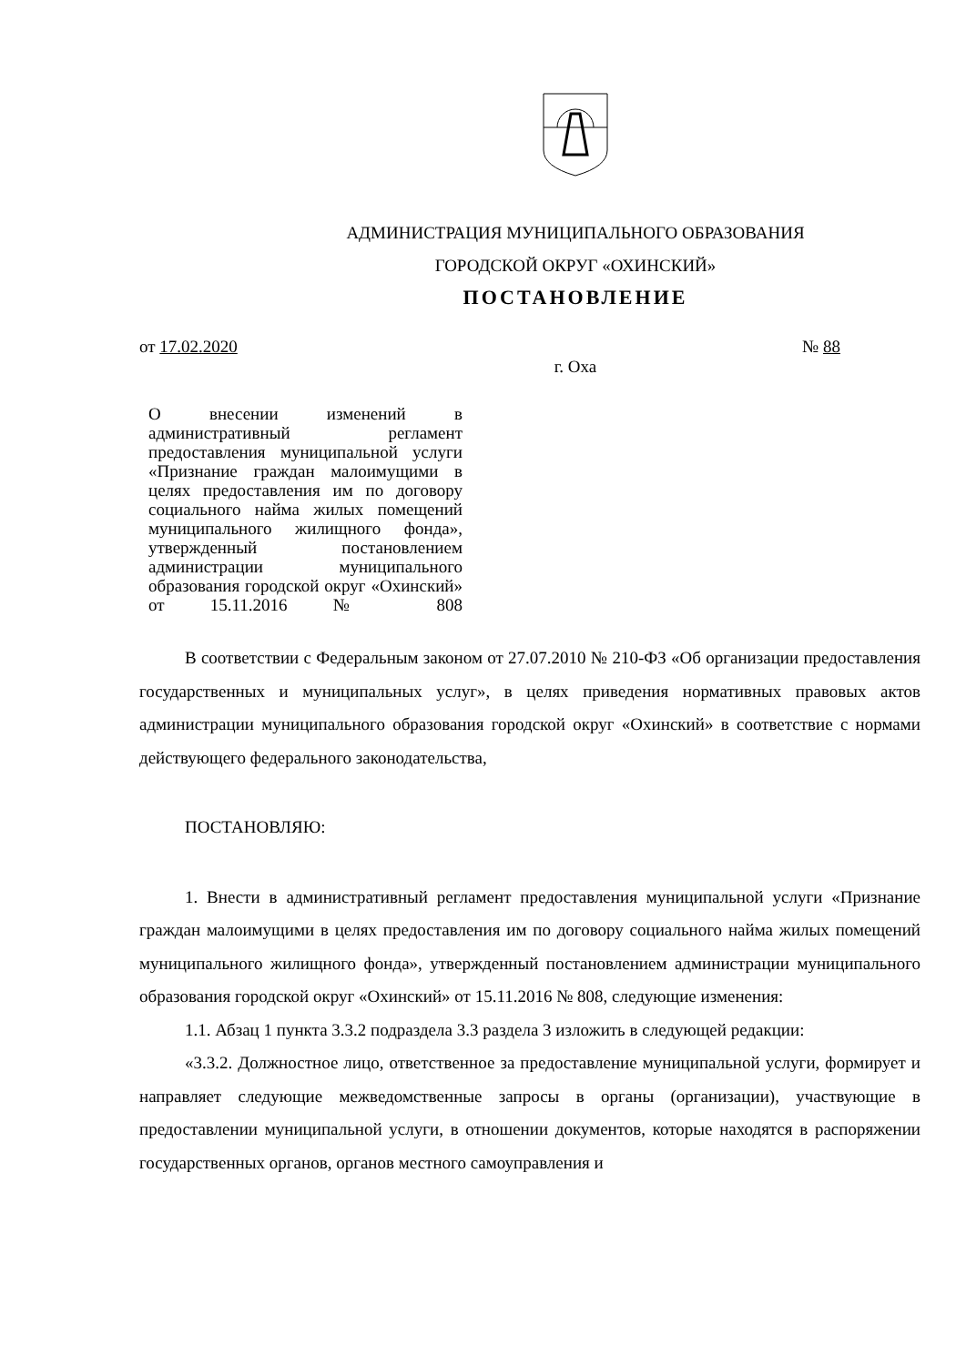АДМИНИСТРАЦИЯ МУНИЦИПАЛЬНОГО ОБРАЗОВАНИЯ
ГОРОДСКОЙ ОКРУГ «ОХИНСКИЙ»
ПОСТАНОВЛЕНИЕ
от 17.02.2020 № 88
г. Оха
О внесении изменений в административный регламент предоставления муниципальной услуги «Признание граждан малоимущими в целях предоставления им по договору социального найма жилых помещений муниципального жилищного фонда», утвержденный постановлением администрации муниципального образования городской округ «Охинский» от 15.11.2016 № 808
В соответствии с Федеральным законом от 27.07.2010 № 210-ФЗ «Об организации предоставления государственных и муниципальных услуг», в целях приведения нормативных правовых актов администрации муниципального образования городской округ «Охинский» в соответствие с нормами действующего федерального законодательства,
ПОСТАНОВЛЯЮ:
1. Внести в административный регламент предоставления муниципальной услуги «Признание граждан малоимущими в целях предоставления им по договору социального найма жилых помещений муниципального жилищного фонда», утвержденный постановлением администрации муниципального образования городской округ «Охинский» от 15.11.2016 № 808, следующие изменения:
1.1. Абзац 1 пункта 3.3.2 подраздела 3.3 раздела 3 изложить в следующей редакции:
«3.3.2. Должностное лицо, ответственное за предоставление муниципальной услуги, формирует и направляет следующие межведомственные запросы в органы (организации), участвующие в предоставлении муниципальной услуги, в отношении документов, которые находятся в распоряжении государственных органов, органов местного самоуправления и